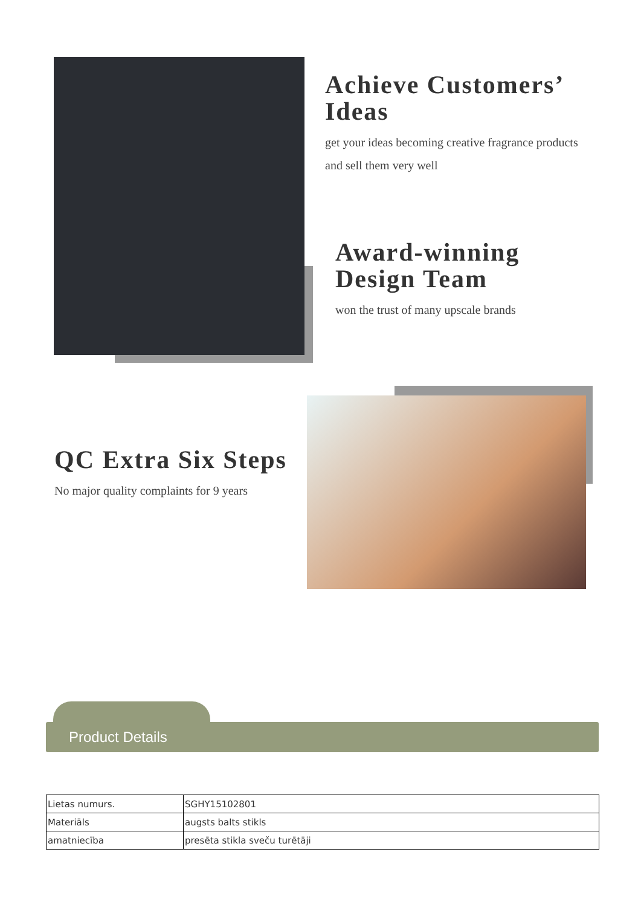Achieve Customers’ Ideas
get your ideas becoming creative fragrance products and sell them very well
Award-winning Design Team
won the trust of many upscale brands
QC Extra Six Steps
No major quality complaints for 9 years
Product Details
| Lietas numurs. | SGHY15102801 |
| Materiāls | augsts balts stikls |
| amatniecība | presēta stikla sveču turētāji |